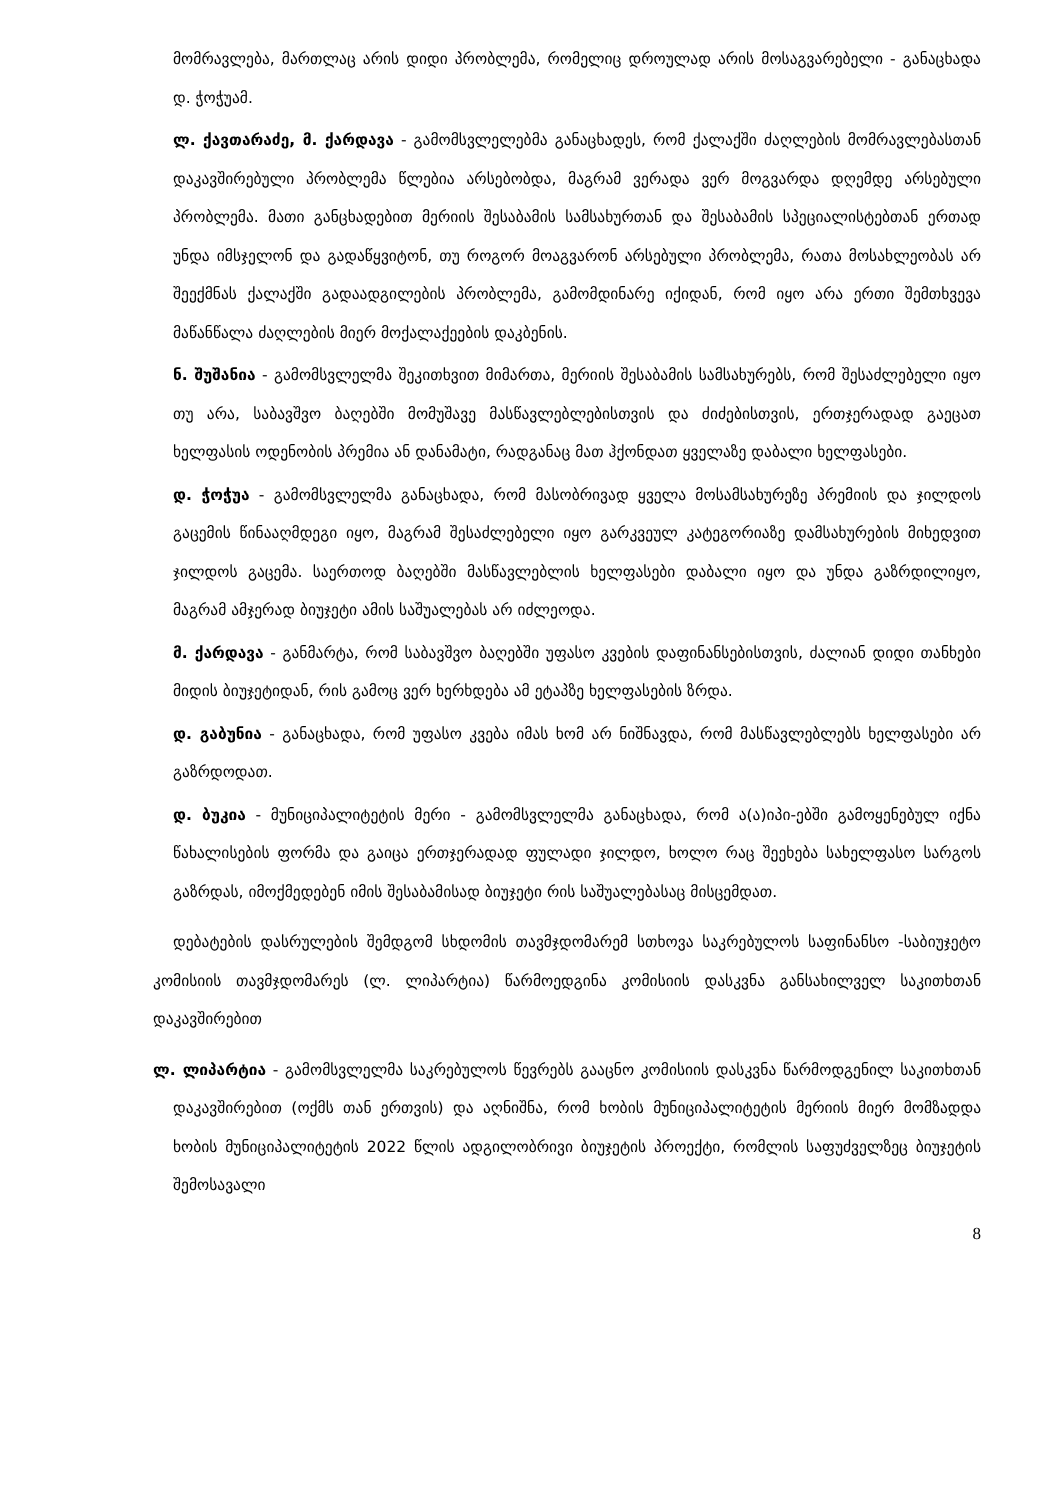მომრავლება, მართლაც არის დიდი პრობლემა, რომელიც დროულად არის მოსაგვარებელი - განაცხადა დ. ჭოჭუამ.
ლ. ქავთარაძე, მ. ქარდავა - გამომსვლელებმა განაცხადეს, რომ ქალაქში ძაღლების მომრავლებასთან დაკავშირებული პრობლემა წლებია არსებობდა, მაგრამ ვერადა ვერ მოგვარდა დღემდე არსებული პრობლემა. მათი განცხადებით მერიის შესაბამის სამსახურთან და შესაბამის სპეციალისტებთან ერთად უნდა იმსჯელონ და გადაწყვიტონ, თუ როგორ მოაგვარონ არსებული პრობლემა, რათა მოსახლეობას არ შეექმნას ქალაქში გადაადგილების პრობლემა, გამომდინარე იქიდან, რომ იყო არა ერთი შემთხვევა მაწანწალა ძაღლების მიერ მოქალაქეების დაკბენის.
ნ. შუშანია - გამომსვლელმა შეკითხვით მიმართა, მერიის შესაბამის სამსახურებს, რომ შესაძლებელი იყო თუ არა, საბავშვო ბაღებში მომუშავე მასწავლებლებისთვის და ძიძებისთვის, ერთჯერადად გაეცათ ხელფასის ოდენობის პრემია ან დანამატი, რადგანაც მათ ჰქონდათ ყველაზე დაბალი ხელფასები.
დ. ჭოჭუა - გამომსვლელმა განაცხადა, რომ მასობრივად ყველა მოსამსახურეზე პრემიის და ჯილდოს გაცემის წინააღმდეგი იყო, მაგრამ შესაძლებელი იყო გარკვეულ კატეგორიაზე დამსახურების მიხედვით ჯილდოს გაცემა. საერთოდ ბაღებში მასწავლებლის ხელფასები დაბალი იყო და უნდა გაზრდილიყო, მაგრამ ამჯერად ბიუჯეტი ამის საშუალებას არ იძლეოდა.
მ. ქარდავა - განმარტა, რომ საბავშვო ბაღებში უფასო კვების დაფინანსებისთვის, ძალიან დიდი თანხები მიდის ბიუჯეტიდან, რის გამოც ვერ ხერხდება ამ ეტაპზე ხელფასების ზრდა.
დ. გაბუნია - განაცხადა, რომ უფასო კვება იმას ხომ არ ნიშნავდა, რომ მასწავლებლებს ხელფასები არ გაზრდოდათ.
დ. ბუკია - მუნიციპალიტეტის მერი - გამომსვლელმა განაცხადა, რომ ა(ა)იპი-ებში გამოყენებულ იქნა წახალისების ფორმა და გაიცა ერთჯერადად ფულადი ჯილდო, ხოლო რაც შეეხება სახელფასო სარგოს გაზრდას, იმოქმედებენ იმის შესაბამისად ბიუჯეტი რის საშუალებასაც მისცემდათ.
დებატების დასრულების შემდგომ სხდომის თავმჯდომარემ სთხოვა საკრებულოს საფინანსო -საბიუჯეტო კომისიის თავმჯდომარეს (ლ. ლიპარტია) წარმოედგინა კომისიის დასკვნა განსახილველ საკითხთან დაკავშირებით
ლ. ლიპარტია - გამომსვლელმა საკრებულოს წევრებს გააცნო კომისიის დასკვნა წარმოდგენილ საკითხთან დაკავშირებით (ოქმს თან ერთვის) და აღნიშნა, რომ ხობის მუნიციპალიტეტის მერიის მიერ მომზადდა ხობის მუნიციპალიტეტის 2022 წლის ადგილობრივი ბიუჯეტის პროექტი, რომლის საფუძველზეც ბიუჯეტის შემოსავალი
8